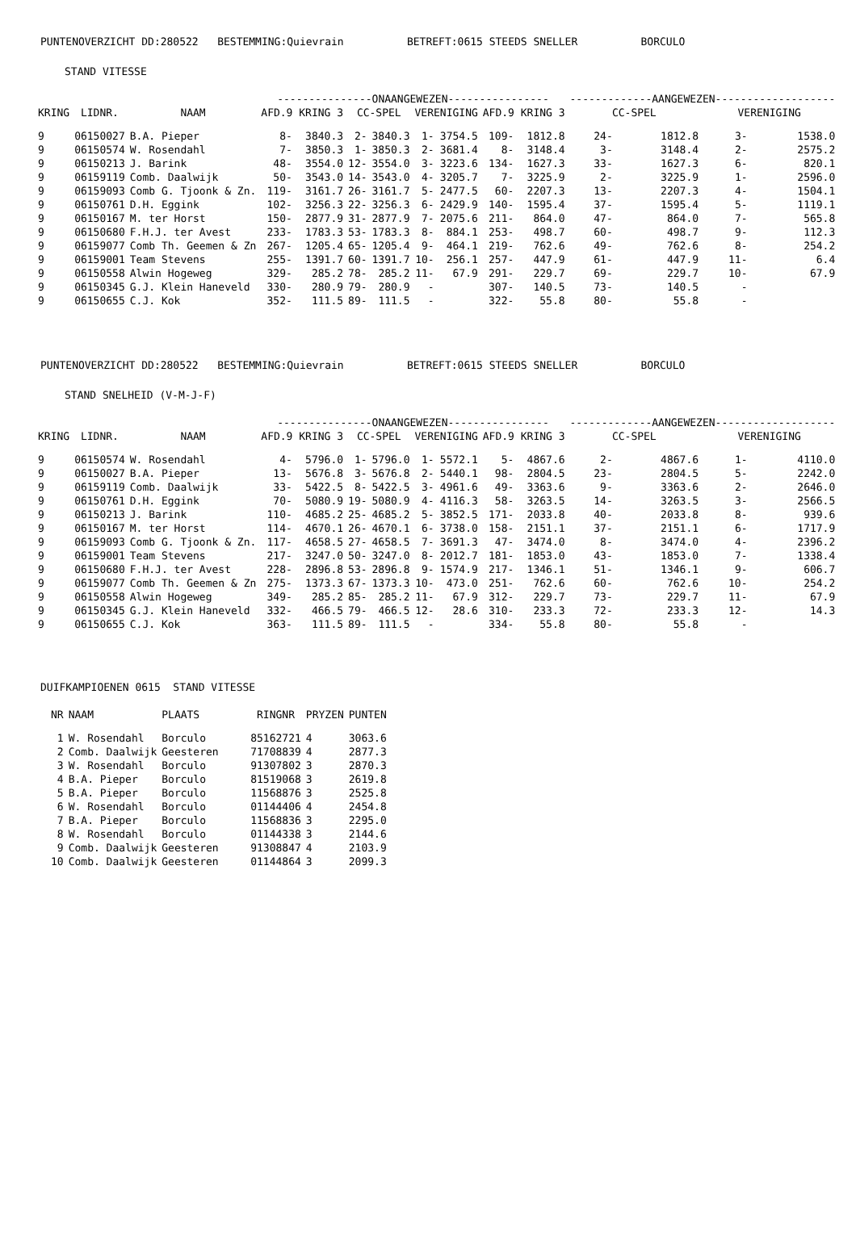PUNTENOVERZICHT DD:280522 BESTEMMING:Quievrain BETREFT:0615 STEEDS SNELLER BORCULO
STAND VITESSE
| | | | ---------------ONAANGEWEZEN---------------- | | | | | | | | -------------AANGEWEZEN------------------- | | | |
| --- | --- | --- | --- | --- | --- | --- | --- | --- | --- | --- | --- | --- | --- | --- |
| KRING | LIDNR. | NAAM | AFD.9 KRING 3 | | CC-SPEL | | VERENIGING | | AFD.9 KRING 3 | | CC-SPEL | | VERENIGING | |
| 9 | 06150027 | B.A. Pieper | 8- | 3840.3 | 2- | 3840.3 | 1- | 3754.5 | 109- | 1812.8 | 24- | 1812.8 | 3- | 1538.0 |
| 9 | 06150574 | W. Rosendahl | 7- | 3850.3 | 1- | 3850.3 | 2- | 3681.4 | 8- | 3148.4 | 3- | 3148.4 | 2- | 2575.2 |
| 9 | 06150213 | J. Barink | 48- | 3554.0 | 12- | 3554.0 | 3- | 3223.6 | 134- | 1627.3 | 33- | 1627.3 | 6- | 820.1 |
| 9 | 06159119 | Comb. Daalwijk | 50- | 3543.0 | 14- | 3543.0 | 4- | 3205.7 | 7- | 3225.9 | 2- | 3225.9 | 1- | 2596.0 |
| 9 | 06159093 | Comb G. Tjoonk & Zn. | 119- | 3161.7 | 26- | 3161.7 | 5- | 2477.5 | 60- | 2207.3 | 13- | 2207.3 | 4- | 1504.1 |
| 9 | 06150761 | D.H. Eggink | 102- | 3256.3 | 22- | 3256.3 | 6- | 2429.9 | 140- | 1595.4 | 37- | 1595.4 | 5- | 1119.1 |
| 9 | 06150167 | M. ter Horst | 150- | 2877.9 | 31- | 2877.9 | 7- | 2075.6 | 211- | 864.0 | 47- | 864.0 | 7- | 565.8 |
| 9 | 06150680 | F.H.J. ter Avest | 233- | 1783.3 | 53- | 1783.3 | 8- | 884.1 | 253- | 498.7 | 60- | 498.7 | 9- | 112.3 |
| 9 | 06159077 | Comb Th. Geemen & Zn | 267- | 1205.4 | 65- | 1205.4 | 9- | 464.1 | 219- | 762.6 | 49- | 762.6 | 8- | 254.2 |
| 9 | 06159001 | Team Stevens | 255- | 1391.7 | 60- | 1391.7 | 10- | 256.1 | 257- | 447.9 | 61- | 447.9 | 11- | 6.4 |
| 9 | 06150558 | Alwin Hogeweg | 329- | 285.2 | 78- | 285.2 | 11- | 67.9 | 291- | 229.7 | 69- | 229.7 | 10- | 67.9 |
| 9 | 06150345 | G.J. Klein Haneveld | 330- | 280.9 | 79- | 280.9 | - | | 307- | 140.5 | 73- | 140.5 | - | |
| 9 | 06150655 | C.J. Kok | 352- | 111.5 | 89- | 111.5 | - | | 322- | 55.8 | 80- | 55.8 | - | |
PUNTENOVERZICHT DD:280522 BESTEMMING:Quievrain BETREFT:0615 STEEDS SNELLER BORCULO
STAND SNELHEID (V-M-J-F)
| | | | ---------------ONAANGEWEZEN---------------- | | | | | | | | -------------AANGEWEZEN------------------- | | | |
| --- | --- | --- | --- | --- | --- | --- | --- | --- | --- | --- | --- | --- | --- | --- |
| KRING | LIDNR. | NAAM | AFD.9 KRING 3 | | CC-SPEL | | VERENIGING | | AFD.9 KRING 3 | | CC-SPEL | | VERENIGING | |
| 9 | 06150574 | W. Rosendahl | 4- | 5796.0 | 1- | 5796.0 | 1- | 5572.1 | 5- | 4867.6 | 2- | 4867.6 | 1- | 4110.0 |
| 9 | 06150027 | B.A. Pieper | 13- | 5676.8 | 3- | 5676.8 | 2- | 5440.1 | 98- | 2804.5 | 23- | 2804.5 | 5- | 2242.0 |
| 9 | 06159119 | Comb. Daalwijk | 33- | 5422.5 | 8- | 5422.5 | 3- | 4961.6 | 49- | 3363.6 | 9- | 3363.6 | 2- | 2646.0 |
| 9 | 06150761 | D.H. Eggink | 70- | 5080.9 | 19- | 5080.9 | 4- | 4116.3 | 58- | 3263.5 | 14- | 3263.5 | 3- | 2566.5 |
| 9 | 06150213 | J. Barink | 110- | 4685.2 | 25- | 4685.2 | 5- | 3852.5 | 171- | 2033.8 | 40- | 2033.8 | 8- | 939.6 |
| 9 | 06150167 | M. ter Horst | 114- | 4670.1 | 26- | 4670.1 | 6- | 3738.0 | 158- | 2151.1 | 37- | 2151.1 | 6- | 1717.9 |
| 9 | 06159093 | Comb G. Tjoonk & Zn. | 117- | 4658.5 | 27- | 4658.5 | 7- | 3691.3 | 47- | 3474.0 | 8- | 3474.0 | 4- | 2396.2 |
| 9 | 06159001 | Team Stevens | 217- | 3247.0 | 50- | 3247.0 | 8- | 2012.7 | 181- | 1853.0 | 43- | 1853.0 | 7- | 1338.4 |
| 9 | 06150680 | F.H.J. ter Avest | 228- | 2896.8 | 53- | 2896.8 | 9- | 1574.9 | 217- | 1346.1 | 51- | 1346.1 | 9- | 606.7 |
| 9 | 06159077 | Comb Th. Geemen & Zn | 275- | 1373.3 | 67- | 1373.3 | 10- | 473.0 | 251- | 762.6 | 60- | 762.6 | 10- | 254.2 |
| 9 | 06150558 | Alwin Hogeweg | 349- | 285.2 | 85- | 285.2 | 11- | 67.9 | 312- | 229.7 | 73- | 229.7 | 11- | 67.9 |
| 9 | 06150345 | G.J. Klein Haneveld | 332- | 466.5 | 79- | 466.5 | 12- | 28.6 | 310- | 233.3 | 72- | 233.3 | 12- | 14.3 |
| 9 | 06150655 | C.J. Kok | 363- | 111.5 | 89- | 111.5 | - | | 334- | 55.8 | 80- | 55.8 | - | |
DUIFKAMPIOENEN 0615 STAND VITESSE
| NR | NAAM | PLAATS | RINGNR | PRYZEN | PUNTEN |
| --- | --- | --- | --- | --- | --- |
| 1 | W. Rosendahl | Borculo | 85162721 | 4 | 3063.6 |
| 2 | Comb. Daalwijk | Geesteren | 71708839 | 4 | 2877.3 |
| 3 | W. Rosendahl | Borculo | 91307802 | 3 | 2870.3 |
| 4 | B.A. Pieper | Borculo | 81519068 | 3 | 2619.8 |
| 5 | B.A. Pieper | Borculo | 11568876 | 3 | 2525.8 |
| 6 | W. Rosendahl | Borculo | 01144406 | 4 | 2454.8 |
| 7 | B.A. Pieper | Borculo | 11568836 | 3 | 2295.0 |
| 8 | W. Rosendahl | Borculo | 01144338 | 3 | 2144.6 |
| 9 | Comb. Daalwijk | Geesteren | 91308847 | 4 | 2103.9 |
| 10 | Comb. Daalwijk | Geesteren | 01144864 | 3 | 2099.3 |